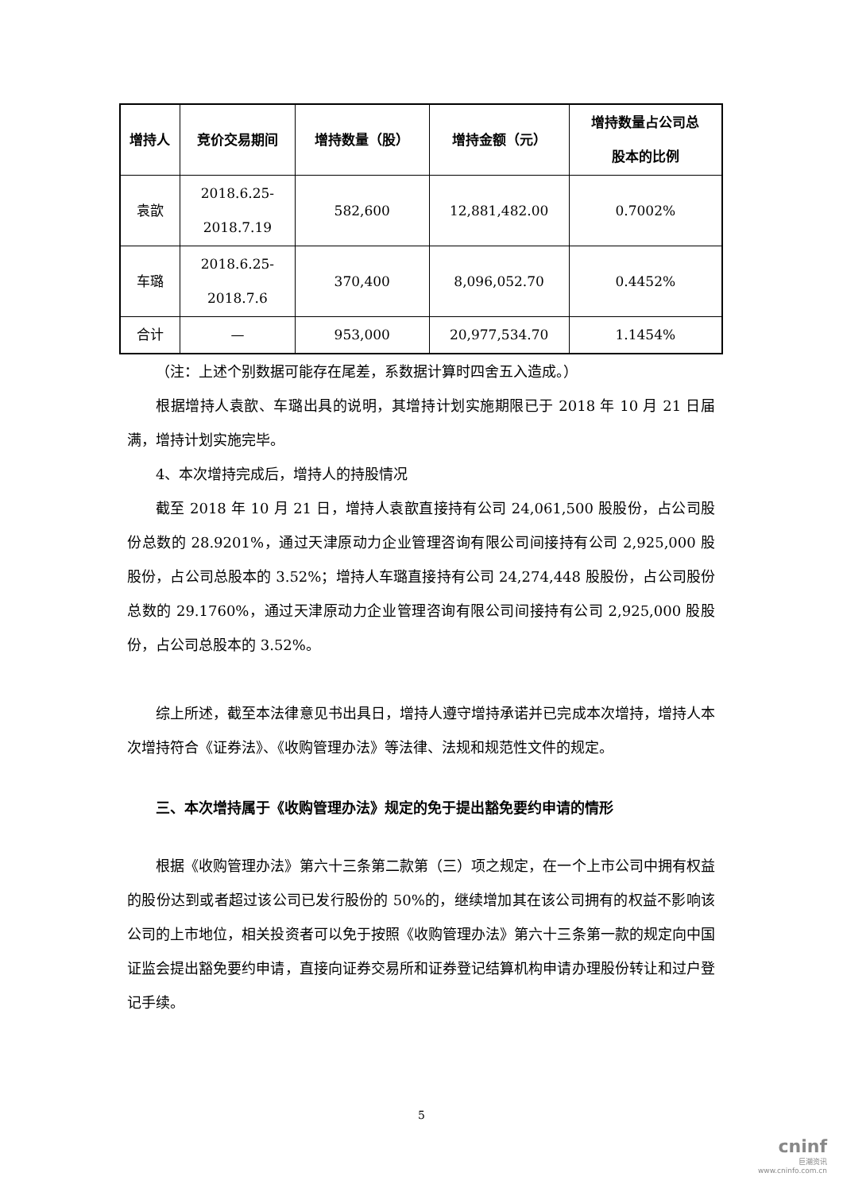| 增持人 | 竞价交易期间 | 增持数量（股） | 增持金额（元） | 增持数量占公司总 股本的比例 |
| --- | --- | --- | --- | --- |
| 袁歆 | 2018.6.25- 2018.7.19 | 582,600 | 12,881,482.00 | 0.7002% |
| 车璐 | 2018.6.25- 2018.7.6 | 370,400 | 8,096,052.70 | 0.4452% |
| 合计 | — | 953,000 | 20,977,534.70 | 1.1454% |
（注：上述个别数据可能存在尾差，系数据计算时四舍五入造成。）
根据增持人袁歆、车璐出具的说明，其增持计划实施期限已于 2018 年 10 月 21 日届满，增持计划实施完毕。
4、本次增持完成后，增持人的持股情况
截至 2018 年 10 月 21 日，增持人袁歆直接持有公司 24,061,500 股股份，占公司股份总数的 28.9201%，通过天津原动力企业管理咨询有限公司间接持有公司 2,925,000 股股份，占公司总股本的 3.52%；增持人车璐直接持有公司 24,274,448 股股份，占公司股份总数的 29.1760%，通过天津原动力企业管理咨询有限公司间接持有公司 2,925,000 股股份，占公司总股本的 3.52%。
综上所述，截至本法律意见书出具日，增持人遵守增持承诺并已完成本次增持，增持人本次增持符合《证券法》、《收购管理办法》等法律、法规和规范性文件的规定。
三、本次增持属于《收购管理办法》规定的免于提出豁免要约申请的情形
根据《收购管理办法》第六十三条第二款第（三）项之规定，在一个上市公司中拥有权益的股份达到或者超过该公司已发行股份的 50%的，继续增加其在该公司拥有的权益不影响该公司的上市地位，相关投资者可以免于按照《收购管理办法》第六十三条第一款的规定向中国证监会提出豁免要约申请，直接向证券交易所和证券登记结算机构申请办理股份转让和过户登记手续。
5
cninf
巨潮资讯
www.cninfo.com.cn